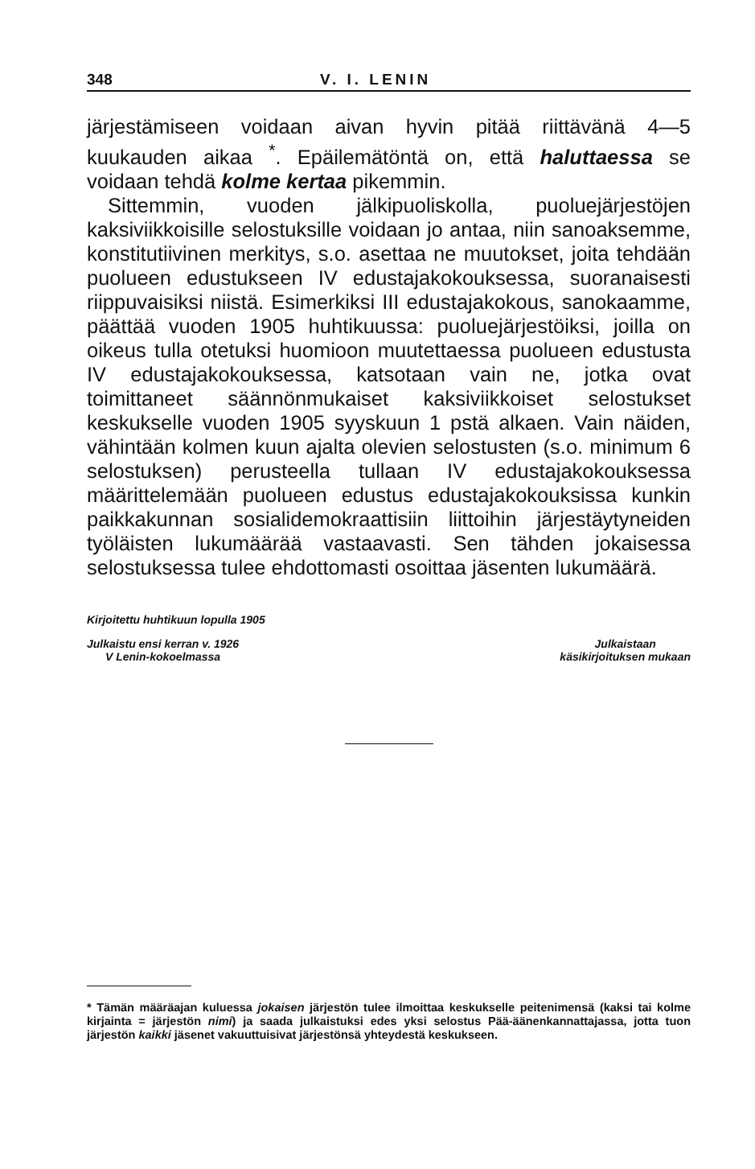348 V. I. LENIN
järjestämiseen voidaan aivan hyvin pitää riittävänä 4—5 kuukauden aikaa <sup>*</sup>. Epäilemätöntä on, että haluttaessa se voidaan tehdä kolme kertaa pikemmin.
Sittemmin, vuoden jälkipuoliskolla, puoluejärjestöjen kaksiviikkoisille selostuksille voidaan jo antaa, niin sanoaksemme, konstitutiivinen merkitys, s.o. asettaa ne muutokset, joita tehdään puolueen edustukseen IV edustajakokouksessa, suoranaisesti riippuvaisiksi niistä. Esimerkiksi III edustajakokous, sanokaamme, päättää vuoden 1905 huhtikuussa: puoluejärjestöiksi, joilla on oikeus tulla otetuksi huomioon muutettaessa puolueen edustusta IV edustajakokouksessa, katsotaan vain ne, jotka ovat toimittaneet säännönmukaiset kaksiviikkoiset selostukset keskukselle vuoden 1905 syyskuun 1 pstä alkaen. Vain näiden, vähintään kolmen kuun ajalta olevien selostusten (s.o. minimum 6 selostuksen) perusteella tullaan IV edustajakokouksessa määrittelemään puolueen edustus edustajakokouksissa kunkin paikkakunnan sosialidemokraattisiin liittoihin järjestäytyneiden työläisten lukumäärää vastaavasti. Sen tähden jokaisessa selostuksessa tulee ehdottomasti osoittaa jäsenten lukumäärä.
Kirjoitettu huhtikuun lopulla 1905
Julkaistu ensi kerran v. 1926
V Lenin-kokoelmassa
Julkaistaan
käsikirjoituksen mukaan
* Tämän määräajan kuluessa jokaisen järjestön tulee ilmoittaa keskukselle peitenimensä (kaksi tai kolme kirjainta = järjestön nimi) ja saada julkaistuksi edes yksi selostus Pää-äänenkannattajassa, jotta tuon järjestön kaikki jäsenet vakuuttuisivat järjestönsä yhteydestä keskukseen.